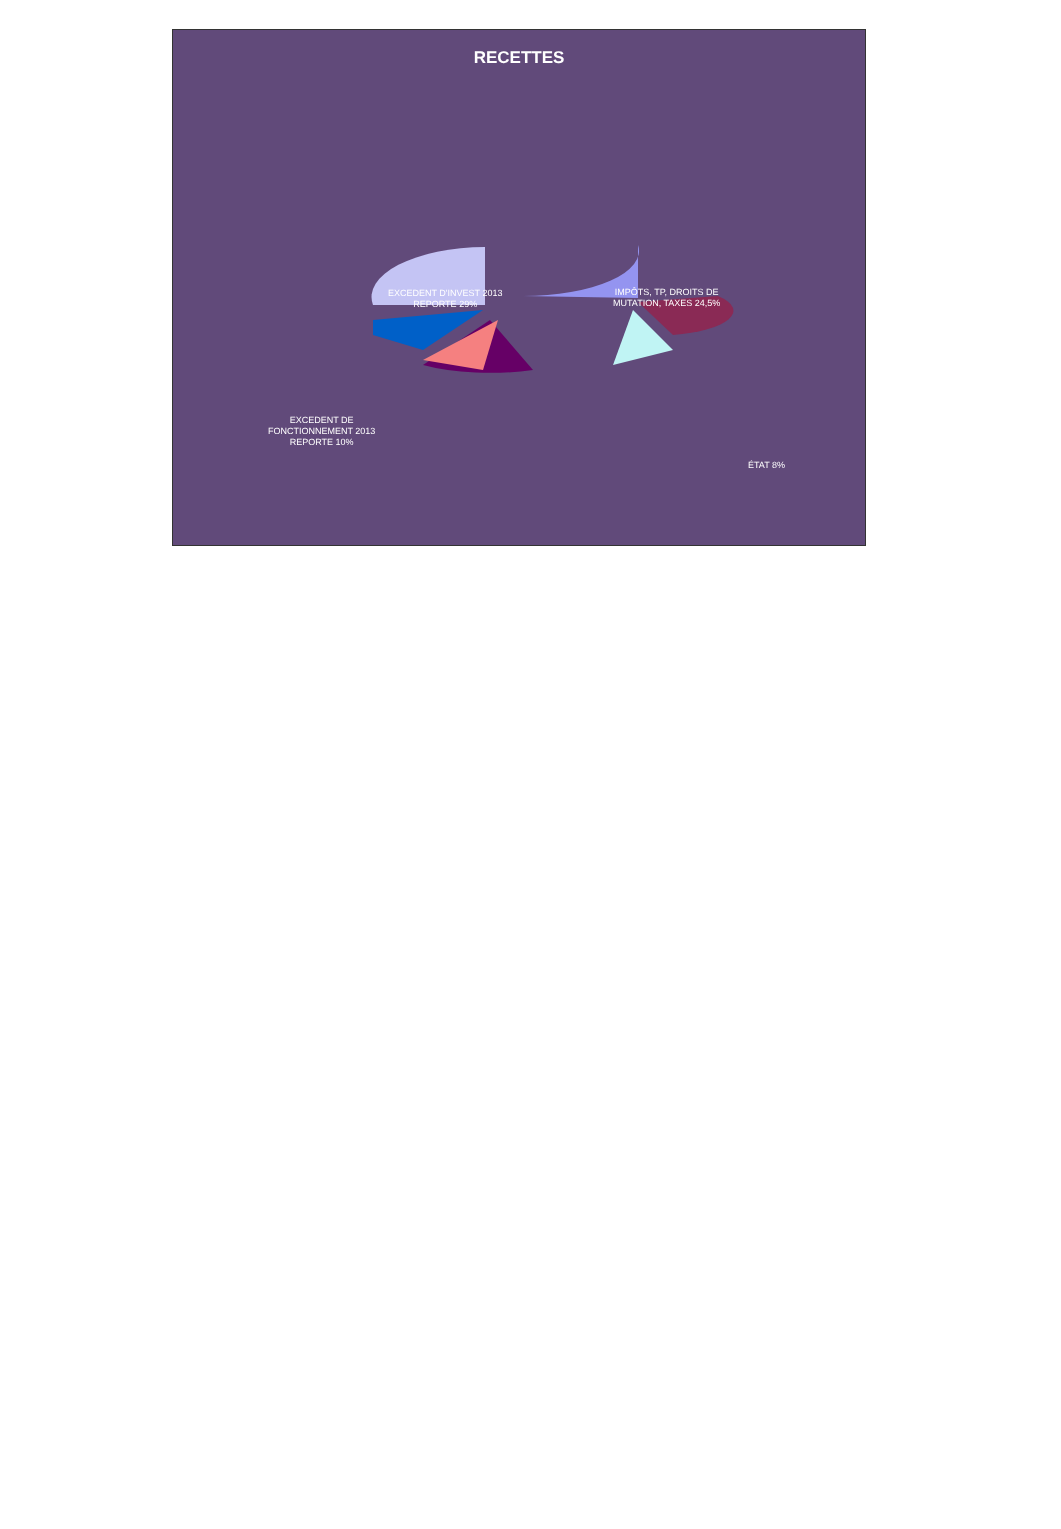RECETTES
EXCEDENT D'INVEST 2013
REPORTE 29%
IMPÔTS, TP, DROITS DE
MUTATION, TAXES 24,5%
EXCEDENT DE
FONCTIONNEMENT 2013
REPORTE 10%
ÉTAT 8%